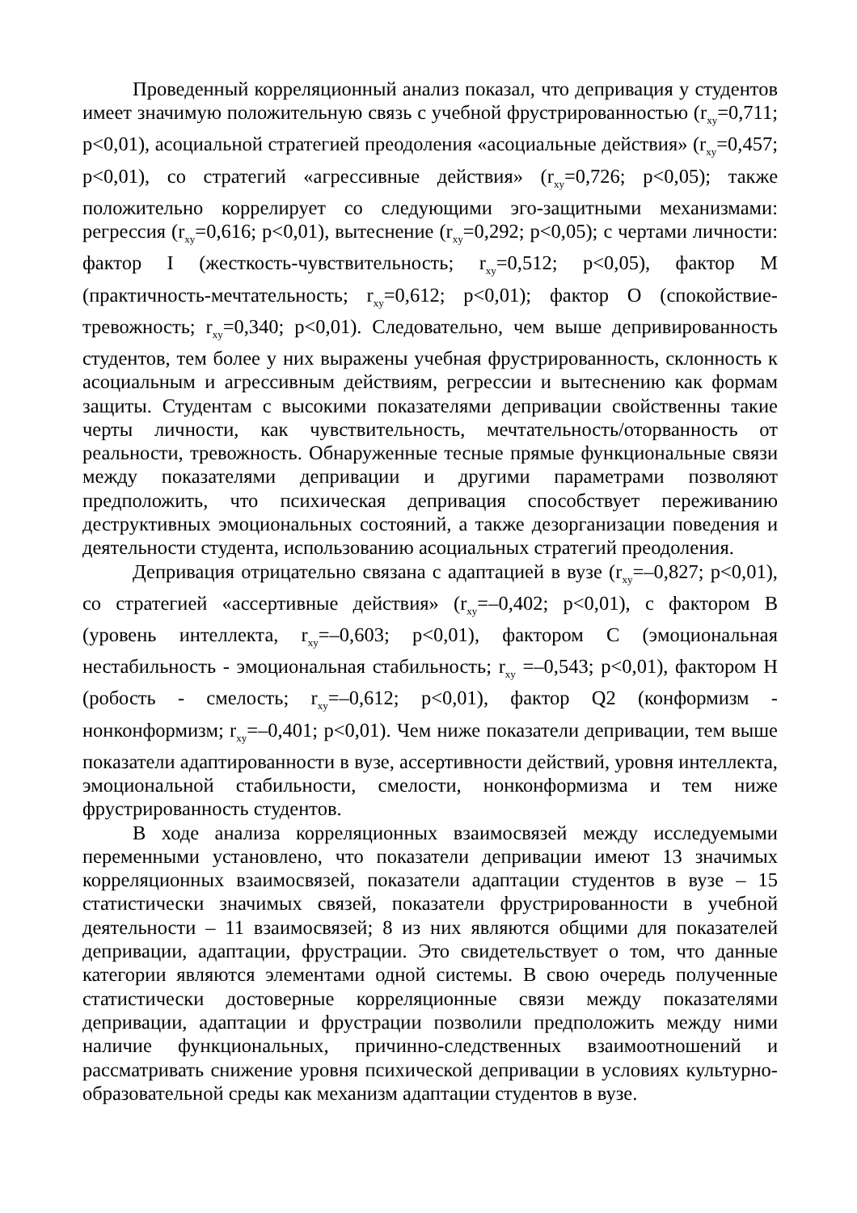Проведенный корреляционный анализ показал, что депривация у студентов имеет значимую положительную связь с учебной фрустрированностью (r<sub>xy</sub>=0,711; p<0,01), асоциальной стратегией преодоления «асоциальные действия» (r<sub>xy</sub>=0,457; p<0,01), со стратегий «агрессивные действия» (r<sub>xy</sub>=0,726; p<0,05); также положительно коррелирует со следующими эго-защитными механизмами: регрессия (r<sub>xy</sub>=0,616; p<0,01), вытеснение (r<sub>xy</sub>=0,292; p<0,05); с чертами личности: фактор I (жесткость-чувствительность; r<sub>xy</sub>=0,512; p<0,05), фактор М (практичность-мечтательность; r<sub>xy</sub>=0,612; p<0,01); фактор О (спокойствие-тревожность; r<sub>xy</sub>=0,340; p<0,01). Следовательно, чем выше депривированность студентов, тем более у них выражены учебная фрустрированность, склонность к асоциальным и агрессивным действиям, регрессии и вытеснению как формам защиты. Студентам с высокими показателями депривации свойственны такие черты личности, как чувствительность, мечтательность/оторванность от реальности, тревожность. Обнаруженные тесные прямые функциональные связи между показателями депривации и другими параметрами позволяют предположить, что психическая депривация способствует переживанию деструктивных эмоциональных состояний, а также дезорганизации поведения и деятельности студента, использованию асоциальных стратегий преодоления.
Депривация отрицательно связана с адаптацией в вузе (r<sub>xy</sub>=–0,827; p<0,01), со стратегией «ассертивные действия» (r<sub>xy</sub>=–0,402; p<0,01), с фактором В (уровень интеллекта, r<sub>xy</sub>=–0,603; p<0,01), фактором С (эмоциональная нестабильность - эмоциональная стабильность; r<sub>xy</sub> =–0,543; p<0,01), фактором Н (робость - смелость; r<sub>xy</sub>=–0,612; p<0,01), фактор Q2 (конформизм - нонконформизм; r<sub>xy</sub>=–0,401; p<0,01). Чем ниже показатели депривации, тем выше показатели адаптированности в вузе, ассертивности действий, уровня интеллекта, эмоциональной стабильности, смелости, нонконформизма и тем ниже фрустрированность студентов.
В ходе анализа корреляционных взаимосвязей между исследуемыми переменными установлено, что показатели депривации имеют 13 значимых корреляционных взаимосвязей, показатели адаптации студентов в вузе – 15 статистически значимых связей, показатели фрустрированности в учебной деятельности – 11 взаимосвязей; 8 из них являются общими для показателей депривации, адаптации, фрустрации. Это свидетельствует о том, что данные категории являются элементами одной системы. В свою очередь полученные статистически достоверные корреляционные связи между показателями депривации, адаптации и фрустрации позволили предположить между ними наличие функциональных, причинно-следственных взаимоотношений и рассматривать снижение уровня психической депривации в условиях культурно-образовательной среды как механизм адаптации студентов в вузе.